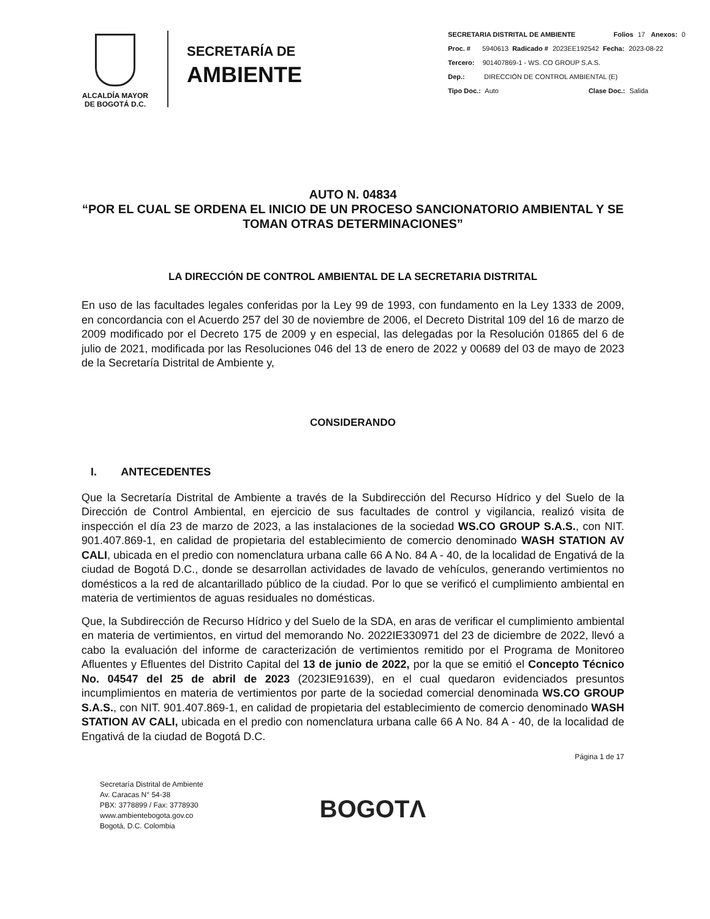ALCALDÍA MAYOR
DE BOGOTÁ D.C.
SECRETARÍA DE
AMBIENTE
SECRETARIA DISTRITAL DE AMBIENTE Folios 17 Anexos: 0
Proc. # 5940613 Radicado # 2023EE192542 Fecha: 2023-08-22
Tercero: 901407869-1 - WS. CO GROUP S.A.S.
Dep.: DIRECCIÓN DE CONTROL AMBIENTAL (E)
Tipo Doc.: Auto Clase Doc.: Salida
AUTO N. 04834
“POR EL CUAL SE ORDENA EL INICIO DE UN PROCESO SANCIONATORIO AMBIENTAL Y SE TOMAN OTRAS DETERMINACIONES”
LA DIRECCIÓN DE CONTROL AMBIENTAL DE LA SECRETARIA DISTRITAL
En uso de las facultades legales conferidas por la Ley 99 de 1993, con fundamento en la Ley 1333 de 2009, en concordancia con el Acuerdo 257 del 30 de noviembre de 2006, el Decreto Distrital 109 del 16 de marzo de 2009 modificado por el Decreto 175 de 2009 y en especial, las delegadas por la Resolución 01865 del 6 de julio de 2021, modificada por las Resoluciones 046 del 13 de enero de 2022 y 00689 del 03 de mayo de 2023 de la Secretaría Distrital de Ambiente y,
CONSIDERANDO
I. ANTECEDENTES
Que la Secretaría Distrital de Ambiente a través de la Subdirección del Recurso Hídrico y del Suelo de la Dirección de Control Ambiental, en ejercicio de sus facultades de control y vigilancia, realizó visita de inspección el día 23 de marzo de 2023, a las instalaciones de la sociedad WS.CO GROUP S.A.S., con NIT. 901.407.869-1, en calidad de propietaria del establecimiento de comercio denominado WASH STATION AV CALI, ubicada en el predio con nomenclatura urbana calle 66 A No. 84 A - 40, de la localidad de Engativá de la ciudad de Bogotá D.C., donde se desarrollan actividades de lavado de vehículos, generando vertimientos no domésticos a la red de alcantarillado público de la ciudad. Por lo que se verificó el cumplimiento ambiental en materia de vertimientos de aguas residuales no domésticas.
Que, la Subdirección de Recurso Hídrico y del Suelo de la SDA, en aras de verificar el cumplimiento ambiental en materia de vertimientos, en virtud del memorando No. 2022IE330971 del 23 de diciembre de 2022, llevó a cabo la evaluación del informe de caracterización de vertimientos remitido por el Programa de Monitoreo Afluentes y Efluentes del Distrito Capital del 13 de junio de 2022, por la que se emitió el Concepto Técnico No. 04547 del 25 de abril de 2023 (2023IE91639), en el cual quedaron evidenciados presuntos incumplimientos en materia de vertimientos por parte de la sociedad comercial denominada WS.CO GROUP S.A.S., con NIT. 901.407.869-1, en calidad de propietaria del establecimiento de comercio denominado WASH STATION AV CALI, ubicada en el predio con nomenclatura urbana calle 66 A No. 84 A - 40, de la localidad de Engativá de la ciudad de Bogotá D.C.
Página 1 de 17
Secretaría Distrital de Ambiente
Av. Caracas N° 54-38
PBX: 3778899 / Fax: 3778930
www.ambientebogota.gov.co
Bogotá, D.C. Colombia
BOGOTΛ